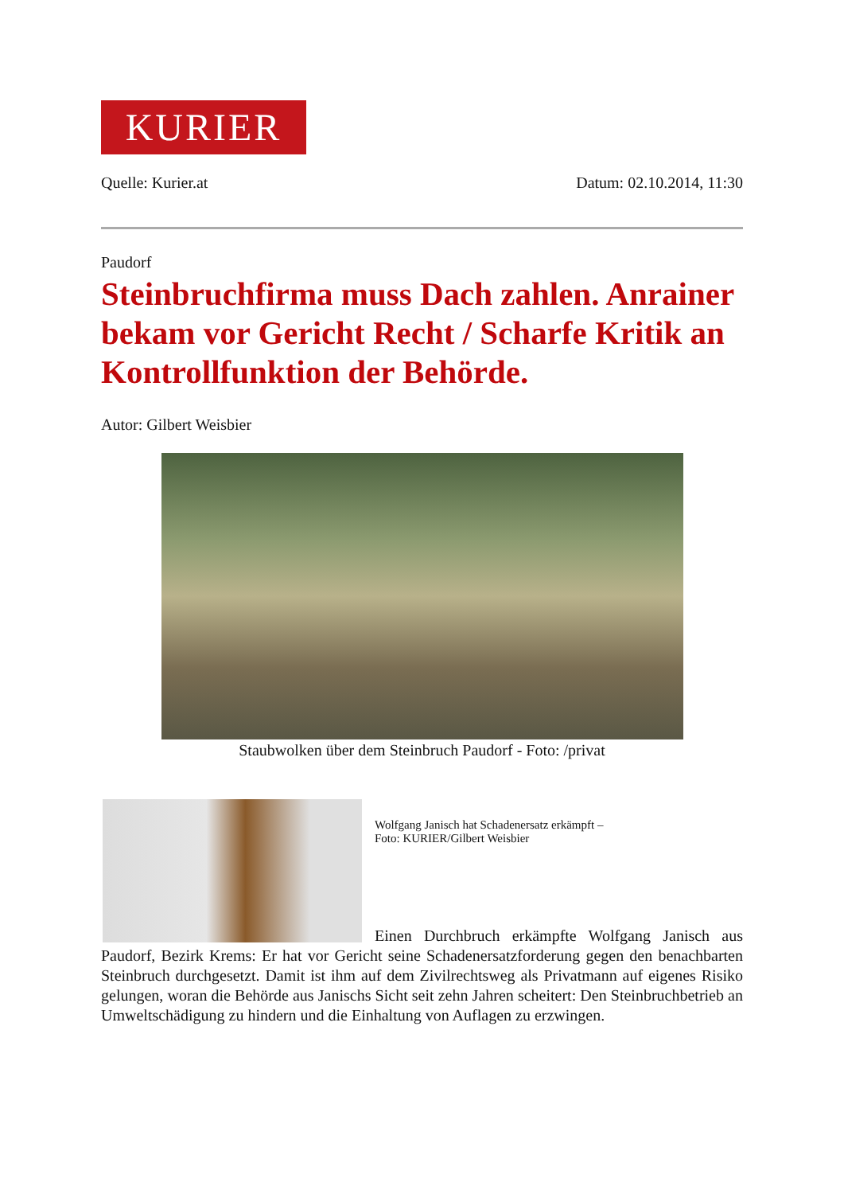KURIER
Quelle: Kurier.at Datum: 02.10.2014, 11:30
Paudorf
Steinbruchfirma muss Dach zahlen. Anrainer bekam vor Gericht Recht / Scharfe Kritik an Kontrollfunktion der Behörde.
Autor: Gilbert Weisbier
Staubwolken über dem Steinbruch Paudorf - Foto: /privat
Wolfgang Janisch hat Schadenersatz erkämpft –
Foto: KURIER/Gilbert Weisbier
Einen Durchbruch erkämpfte Wolfgang Janisch aus Paudorf, Bezirk Krems: Er hat vor Gericht seine Schadenersatzforderung gegen den benachbarten Steinbruch durchgesetzt. Damit ist ihm auf dem Zivilrechtsweg als Privatmann auf eigenes Risiko gelungen, woran die Behörde aus Janischs Sicht seit zehn Jahren scheitert: Den Steinbruchbetrieb an Umweltschädigung zu hindern und die Einhaltung von Auflagen zu erzwingen.